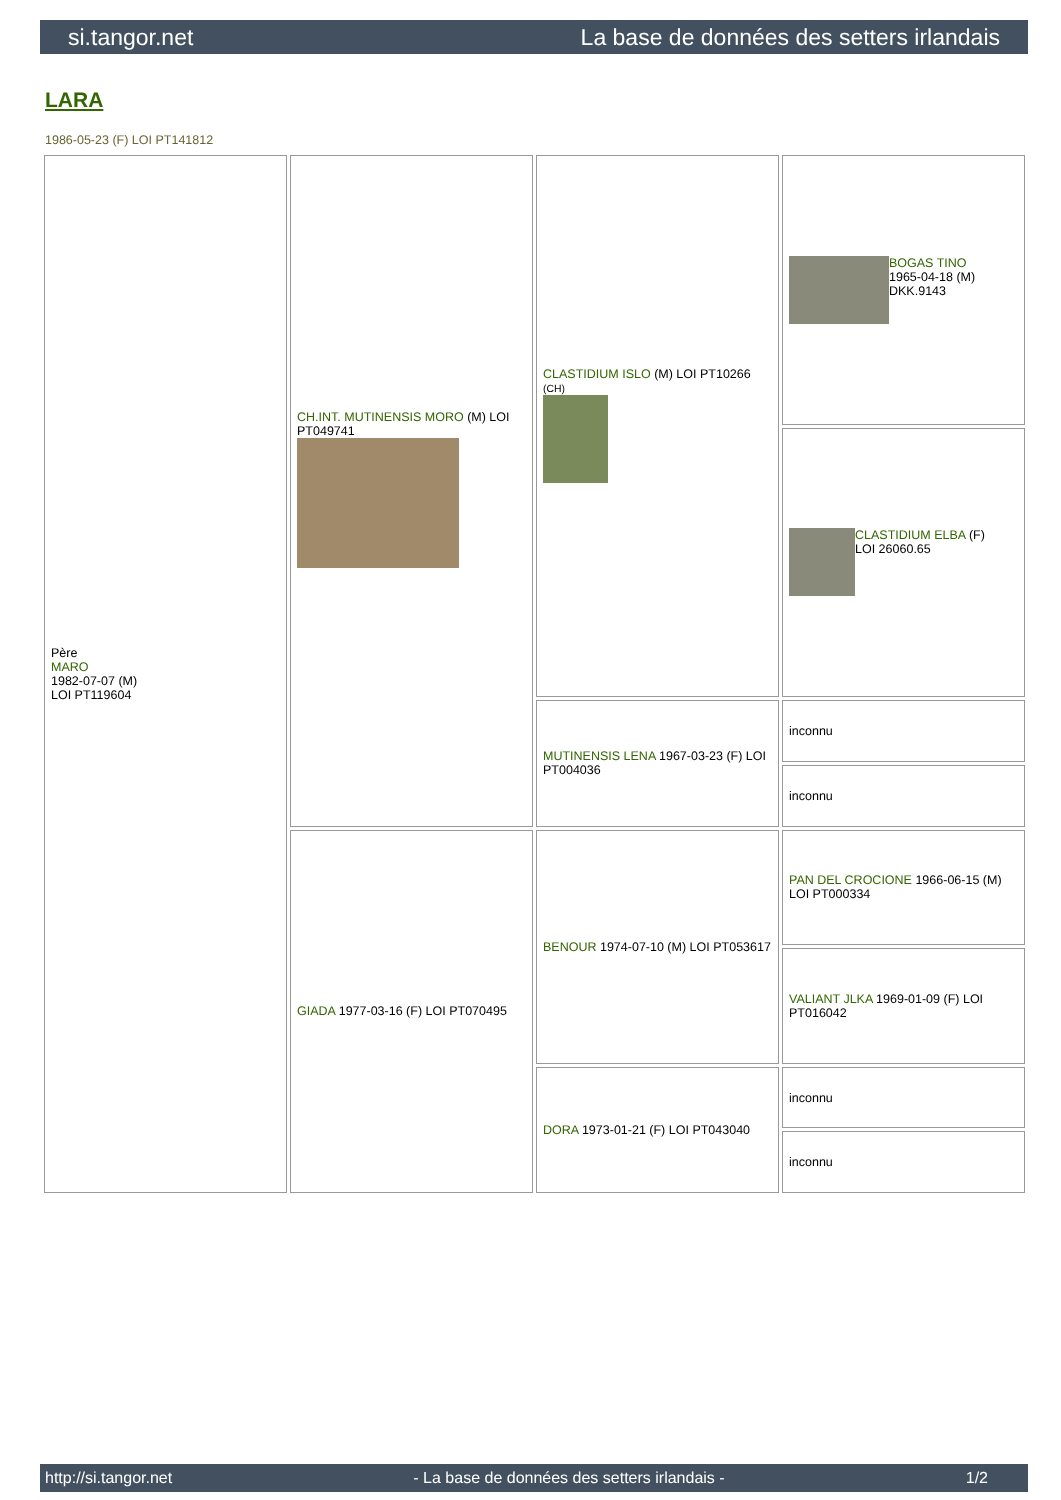si.tangor.net La base de données des setters irlandais
LARA
1986-05-23 (F) LOI PT141812
| Père MARO 1982-07-07 (M) LOI PT119604 | CH.INT. MUTINENSIS MORO (M) LOI PT049741 | CLASTIDIUM ISLO (M) LOI PT10266 (CH) | BOGAS TINO 1965-04-18 (M) DKK.9143 |
| | | | CLASTIDIUM ELBA (F) LOI 26060.65 |
| | | MUTINENSIS LENA 1967-03-23 (F) LOI PT004036 | inconnu |
| | | | inconnu |
| | GIADA 1977-03-16 (F) LOI PT070495 | BENOUR 1974-07-10 (M) LOI PT053617 | PAN DEL CROCIONE 1966-06-15 (M) LOI PT000334 |
| | | | VALIANT JLKA 1969-01-09 (F) LOI PT016042 |
| | | DORA 1973-01-21 (F) LOI PT043040 | inconnu |
| | | | inconnu |
http://si.tangor.net - La base de données des setters irlandais - 1/2